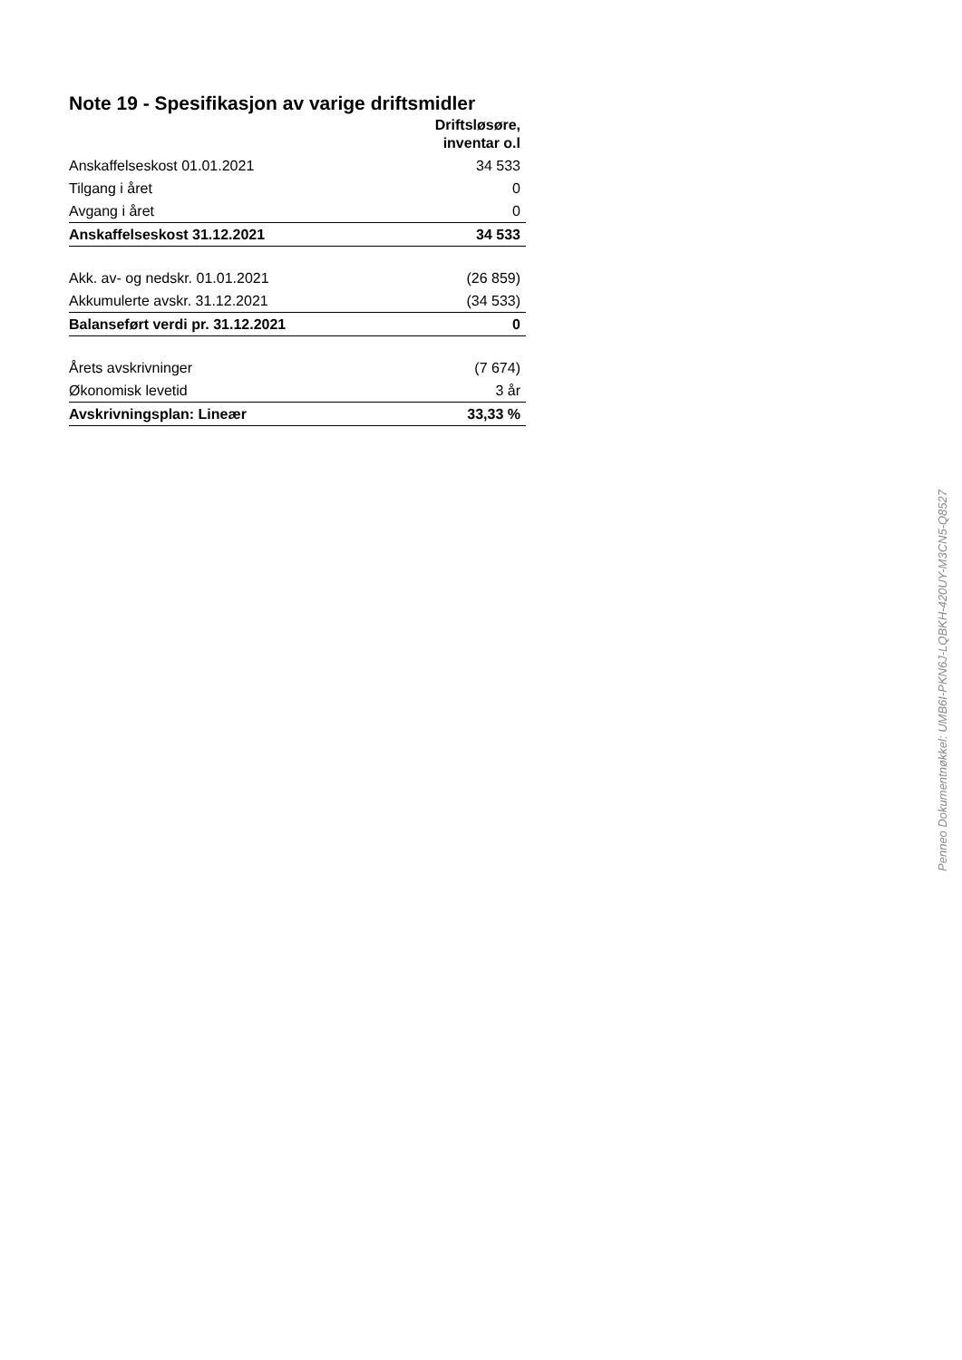Note 19 - Spesifikasjon av varige driftsmidler
| | Driftsløsøre, inventar o.l |
| --- | --- |
| Anskaffelseskost 01.01.2021 | 34 533 |
| Tilgang i året | 0 |
| Avgang i året | 0 |
| Anskaffelseskost 31.12.2021 | 34 533 |
| Akk. av- og nedskr. 01.01.2021 | (26 859) |
| Akkumulerte avskr. 31.12.2021 | (34 533) |
| Balanseført verdi pr. 31.12.2021 | 0 |
| Årets avskrivninger | (7 674) |
| Økonomisk levetid | 3 år |
| Avskrivningsplan: Lineær | 33,33 % |
Penneo Dokumentnøkkel: UMB6I-PKN6J-LQBKH-420UY-M3CN5-Q8527